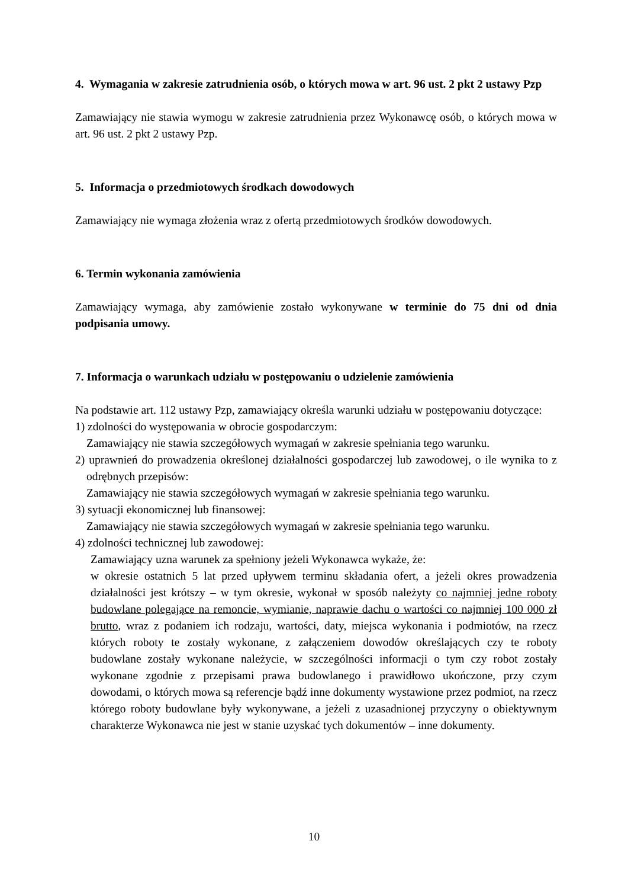4. Wymagania w zakresie zatrudnienia osób, o których mowa w art. 96 ust. 2 pkt 2 ustawy Pzp
Zamawiający nie stawia wymogu w zakresie zatrudnienia przez Wykonawcę osób, o których mowa w art. 96 ust. 2 pkt 2 ustawy Pzp.
5. Informacja o przedmiotowych środkach dowodowych
Zamawiający nie wymaga złożenia wraz z ofertą przedmiotowych środków dowodowych.
6. Termin wykonania zamówienia
Zamawiający wymaga, aby zamówienie zostało wykonywane w terminie do 75 dni od dnia podpisania umowy.
7. Informacja o warunkach udziału w postępowaniu o udzielenie zamówienia
Na podstawie art. 112 ustawy Pzp, zamawiający określa warunki udziału w postępowaniu dotyczące:
1) zdolności do występowania w obrocie gospodarczym:
Zamawiający nie stawia szczegółowych wymagań w zakresie spełniania tego warunku.
2) uprawnień do prowadzenia określonej działalności gospodarczej lub zawodowej, o ile wynika to z odrębnych przepisów:
Zamawiający nie stawia szczegółowych wymagań w zakresie spełniania tego warunku.
3) sytuacji ekonomicznej lub finansowej:
Zamawiający nie stawia szczegółowych wymagań w zakresie spełniania tego warunku.
4) zdolności technicznej lub zawodowej:
Zamawiający uzna warunek za spełniony jeżeli Wykonawca wykaże, że:
w okresie ostatnich 5 lat przed upływem terminu składania ofert, a jeżeli okres prowadzenia działalności jest krótszy – w tym okresie, wykonał w sposób należyty co najmniej jedne roboty budowlane polegające na remoncie, wymianie, naprawie dachu o wartości co najmniej 100 000 zł brutto, wraz z podaniem ich rodzaju, wartości, daty, miejsca wykonania i podmiotów, na rzecz których roboty te zostały wykonane, z załączeniem dowodów określających czy te roboty budowlane zostały wykonane należycie, w szczególności informacji o tym czy robot zostały wykonane zgodnie z przepisami prawa budowlanego i prawidłowo ukończone, przy czym dowodami, o których mowa są referencje bądź inne dokumenty wystawione przez podmiot, na rzecz którego roboty budowlane były wykonywane, a jeżeli z uzasadnionej przyczyny o obiektywnym charakterze Wykonawca nie jest w stanie uzyskać tych dokumentów – inne dokumenty.
10